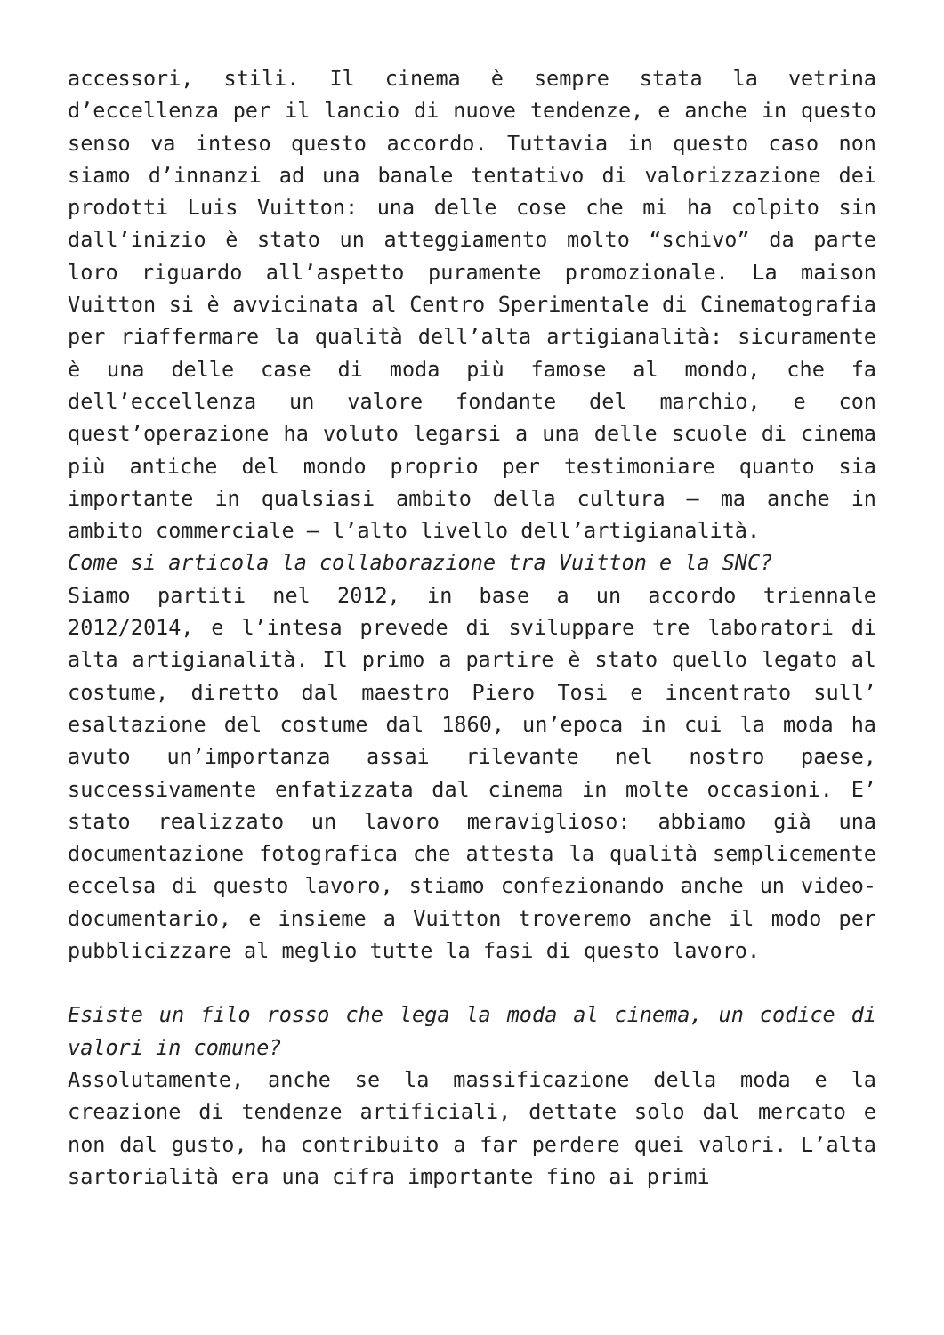accessori, stili. Il cinema è sempre stata la vetrina d’eccellenza per il lancio di nuove tendenze, e anche in questo senso va inteso questo accordo. Tuttavia in questo caso non siamo d’innanzi ad una banale tentativo di valorizzazione dei prodotti Luis Vuitton: una delle cose che mi ha colpito sin dall’inizio è stato un atteggiamento molto “schivo” da parte loro riguardo all’aspetto puramente promozionale. La maison Vuitton si è avvicinata al Centro Sperimentale di Cinematografia per riaffermare la qualità dell’alta artigianalità: sicuramente è una delle case di moda più famose al mondo, che fa dell’eccellenza un valore fondante del marchio, e con quest’operazione ha voluto legarsi a una delle scuole di cinema più antiche del mondo proprio per testimoniare quanto sia importante in qualsiasi ambito della cultura – ma anche in ambito commerciale – l’alto livello dell’artigianalità.
Come si articola la collaborazione tra Vuitton e la SNC?
Siamo partiti nel 2012, in base a un accordo triennale 2012/2014, e l’intesa prevede di sviluppare tre laboratori di alta artigianalità. Il primo a partire è stato quello legato al costume, diretto dal maestro Piero Tosi e incentrato sull’ esaltazione del costume dal 1860, un’epoca in cui la moda ha avuto un’importanza assai rilevante nel nostro paese, successivamente enfatizzata dal cinema in molte occasioni. E’ stato realizzato un lavoro meraviglioso: abbiamo già una documentazione fotografica che attesta la qualità semplicemente eccelsa di questo lavoro, stiamo confezionando anche un video-documentario, e insieme a Vuitton troveremo anche il modo per pubblicizzare al meglio tutte la fasi di questo lavoro.
Esiste un filo rosso che lega la moda al cinema, un codice di valori in comune?
Assolutamente, anche se la massificazione della moda e la creazione di tendenze artificiali, dettate solo dal mercato e non dal gusto, ha contribuito a far perdere quei valori. L’alta sartorialità era una cifra importante fino ai primi